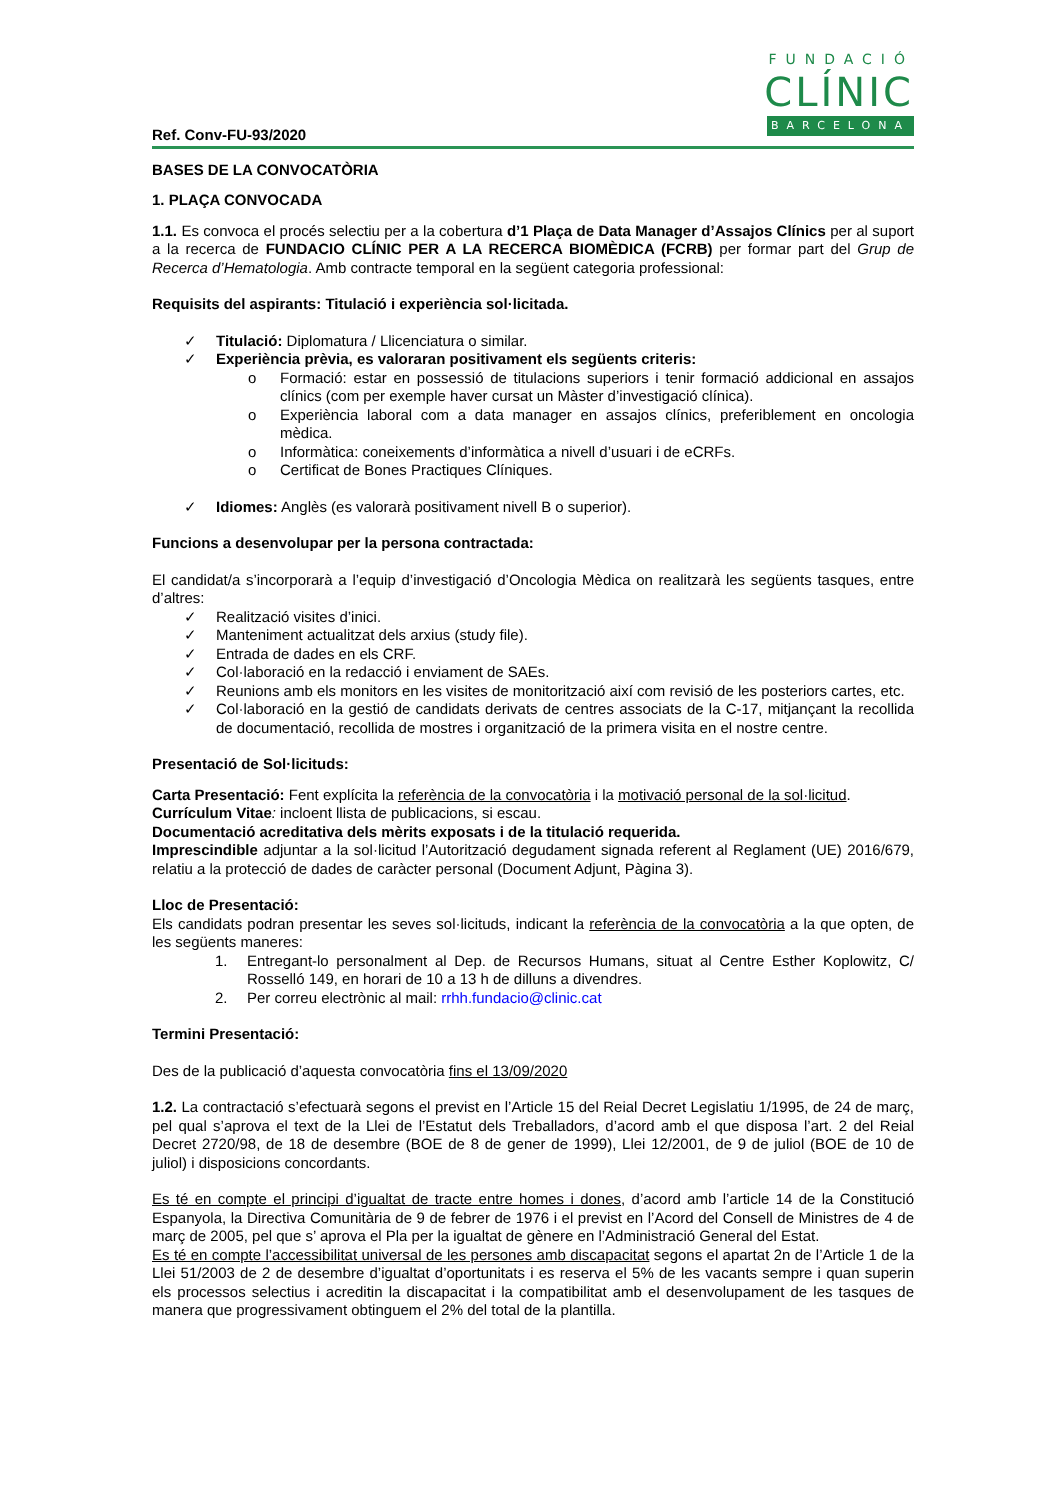FUNDACIÓ
CLÍNIC
BARCELONA
Ref. Conv-FU-93/2020
BASES DE LA CONVOCATÒRIA
1. PLAÇA CONVOCADA
1.1. Es convoca el procés selectiu per a la cobertura d’1 Plaça de Data Manager d’Assajos Clínics per al suport a la recerca de FUNDACIO CLÍNIC PER A LA RECERCA BIOMÈDICA (FCRB) per formar part del Grup de Recerca d’Hematologia. Amb contracte temporal en la següent categoria professional:
Requisits del aspirants: Titulació i experiència sol·licitada.
✓ Titulació: Diplomatura / Llicenciatura o similar.
✓ Experiència prèvia, es valoraran positivament els següents criteris:
o Formació: estar en possessió de titulacions superiors i tenir formació addicional en assajos clínics (com per exemple haver cursat un Màster d’investigació clínica).
o Experiència laboral com a data manager en assajos clínics, preferiblement en oncologia mèdica.
o Informàtica: coneixements d’informàtica a nivell d’usuari i de eCRFs.
o Certificat de Bones Practiques Clíniques.
✓ Idiomes: Anglès (es valorarà positivament nivell B o superior).
Funcions a desenvolupar per la persona contractada:
El candidat/a s’incorporarà a l’equip d’investigació d’Oncologia Mèdica on realitzarà les següents tasques, entre d’altres:
✓ Realització visites d’inici.
✓ Manteniment actualitzat dels arxius (study file).
✓ Entrada de dades en els CRF.
✓ Col·laboració en la redacció i enviament de SAEs.
✓ Reunions amb els monitors en les visites de monitorització així com revisió de les posteriors cartes, etc.
✓ Col·laboració en la gestió de candidats derivats de centres associats de la C-17, mitjançant la recollida de documentació, recollida de mostres i organització de la primera visita en el nostre centre.
Presentació de Sol·licituds:
Carta Presentació: Fent explícita la referència de la convocatòria i la motivació personal de la sol·licitud.
Currículum Vitae: incloent llista de publicacions, si escau.
Documentació acreditativa dels mèrits exposats i de la titulació requerida.
Imprescindible adjuntar a la sol·licitud l’Autorització degudament signada referent al Reglament (UE) 2016/679, relatiu a la protecció de dades de caràcter personal (Document Adjunt, Pàgina 3).
Lloc de Presentació:
Els candidats podran presentar les seves sol·licituds, indicant la referència de la convocatòria a la que opten, de les següents maneres:
1. Entregant-lo personalment al Dep. de Recursos Humans, situat al Centre Esther Koplowitz, C/ Rosselló 149, en horari de 10 a 13 h de dilluns a divendres.
2. Per correu electrònic al mail: rrhh.fundacio@clinic.cat
Termini Presentació:
Des de la publicació d’aquesta convocatòria fins el 13/09/2020
1.2. La contractació s’efectuarà segons el previst en l’Article 15 del Reial Decret Legislatiu 1/1995, de 24 de març, pel qual s’aprova el text de la Llei de l’Estatut dels Treballadors, d’acord amb el que disposa l’art. 2 del Reial Decret 2720/98, de 18 de desembre (BOE de 8 de gener de 1999), Llei 12/2001, de 9 de juliol (BOE de 10 de juliol) i disposicions concordants.
Es té en compte el principi d’igualtat de tracte entre homes i dones, d’acord amb l’article 14 de la Constitució Espanyola, la Directiva Comunitària de 9 de febrer de 1976 i el previst en l’Acord del Consell de Ministres de 4 de març de 2005, pel que s’ aprova el Pla per la igualtat de gènere en l’Administració General del Estat.
Es té en compte l’accessibilitat universal de les persones amb discapacitat segons el apartat 2n de l’Article 1 de la Llei 51/2003 de 2 de desembre d’igualtat d’oportunitats i es reserva el 5% de les vacants sempre i quan superin els processos selectius i acreditin la discapacitat i la compatibilitat amb el desenvolupament de les tasques de manera que progressivament obtinguem el 2% del total de la plantilla.